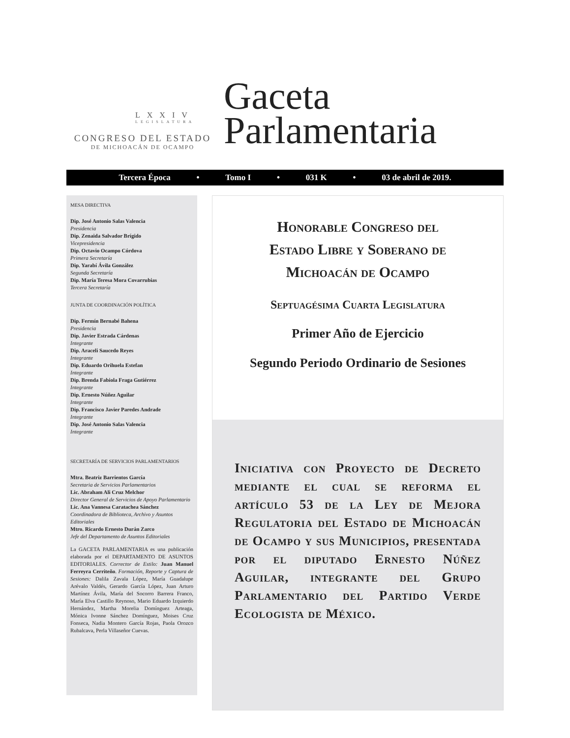LXXIV
LEGISLATURA
CONGRESO DEL ESTADO
DE MICHOACÁN DE OCAMPO
Gaceta
Parlamentaria
Tercera Época • Tomo I • 031 K • 03 de abril de 2019.
MESA DIRECTIVA
Dip. José Antonio Salas Valencia
Presidencia
Dip. Zenaida Salvador Brígido
Vicepresidencia
Dip. Octavio Ocampo Córdova
Primera Secretaría
Dip. Yarabí Ávila González
Segunda Secretaría
Dip. María Teresa Mora Covarrubias
Tercera Secretaría
JUNTA DE COORDINACIÓN POLÍTICA
Dip. Fermín Bernabé Bahena
Presidencia
Dip. Javier Estrada Cárdenas
Integrante
Dip. Araceli Saucedo Reyes
Integrante
Dip. Eduardo Orihuela Estefan
Integrante
Dip. Brenda Fabiola Fraga Gutiérrez
Integrante
Dip. Ernesto Núñez Aguilar
Integrante
Dip. Francisco Javier Paredes Andrade
Integrante
Dip. José Antonio Salas Valencia
Integrante
SECRETARÍA DE SERVICIOS PARLAMENTARIOS
Mtra. Beatriz Barrientos García
Secretaria de Servicios Parlamentarios
Lic. Abraham Ali Cruz Melchor
Director General de Servicios de Apoyo Parlamentario
Lic. Ana Vannesa Caratachea Sánchez
Coordinadora de Biblioteca, Archivo y Asuntos Editoriales
Mtro. Ricardo Ernesto Durán Zarco
Jefe del Departamento de Asuntos Editoriales
La GACETA PARLAMENTARIA es una publicación elaborada por el DEPARTAMENTO DE ASUNTOS EDITORIALES. Corrector de Estilo: Juan Manuel Ferreyra Cerriteño. Formación, Reporte y Captura de Sesiones: Dalila Zavala López, María Guadalupe Arévalo Valdés, Gerardo García López, Juan Arturo Martínez Ávila, María del Socorro Barrera Franco, María Elva Castillo Reynoso, Mario Eduardo Izquierdo Hernández, Martha Morelia Domínguez Arteaga, Mónica Ivonne Sánchez Domínguez, Moises Cruz Fonseca, Nadia Montero García Rojas, Paola Orozco Rubalcava, Perla Villaseñor Cuevas.
Honorable Congreso del
Estado Libre y Soberano de
Michoacán de Ocampo
Septuagésima Cuarta Legislatura
Primer Año de Ejercicio
Segundo Periodo Ordinario de Sesiones
Iniciativa con Proyecto de Decreto mediante el cual se reforma el artículo 53 de la Ley de Mejora Regulatoria del Estado de Michoacán de Ocampo y sus Municipios, presentada por el diputado Ernesto Núñez Aguilar, integrante del Grupo Parlamentario del Partido Verde Ecologista de México.